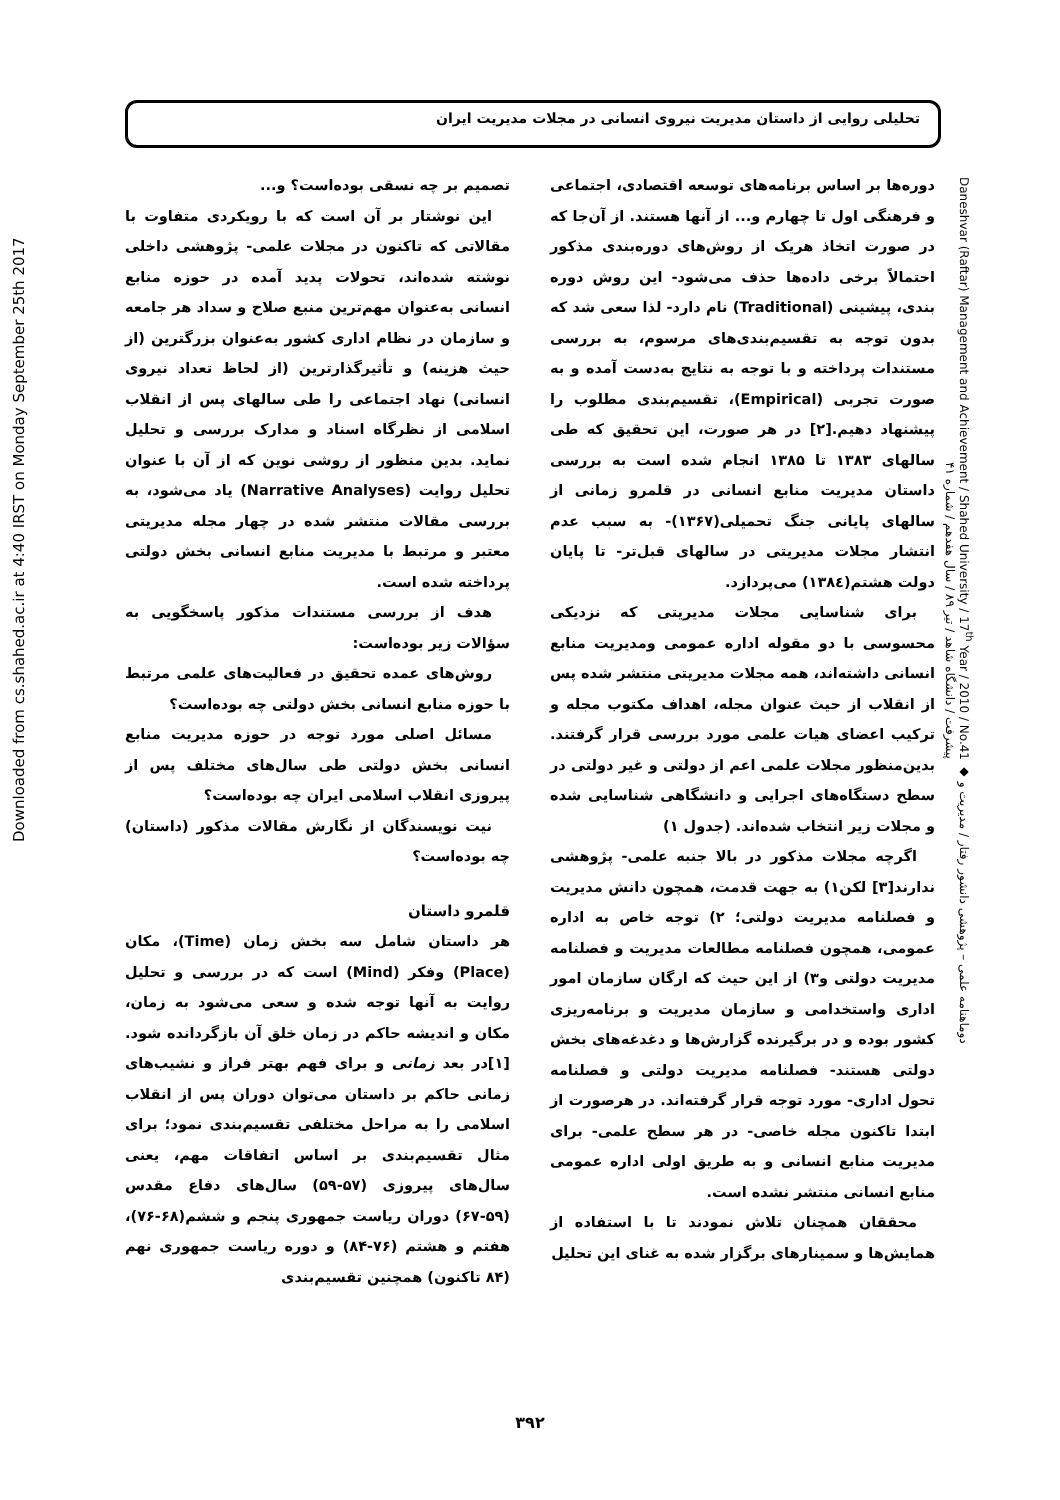تحلیلی روایی از داستان مدیریت نیروی انسانی در مجلات مدیریت ایران
Downloaded from cs.shahed.ac.ir at 4:40 IRST on Monday September 25th 2017
تصمیم بر چه نسقی بوده‌است؟ و...
این نوشتار بر آن است که با رویکردی متفاوت با مقالاتی که تاکنون در مجلات علمی- پژوهشی داخلی نوشته شده‌اند، تحولات پدید آمده در حوزه منابع انسانی به‌عنوان مهم‌ترین منبع صلاح و سداد هر جامعه و سازمان در نظام اداری کشور به‌عنوان بزرگترین (از حیث هزینه) و تأثیرگذارترین (از لحاظ تعداد نیروی انسانی) نهاد اجتماعی را طی سالهای پس از انقلاب اسلامی از نظرگاه اسناد و مدارک بررسی و تحلیل نماید. بدین منظور از روشی نوین که از آن با عنوان تحلیل روایت (Narrative Analyses) یاد می‌شود، به بررسی مقالات منتشر شده در چهار مجله مدیریتی معتبر و مرتبط با مدیریت منابع انسانی بخش دولتی پرداخته شده است.
هدف از بررسی مستندات مذکور پاسخگویی به سؤالات زیر بوده‌است:
روش‌های عمده تحقیق در فعالیت‌های علمی مرتبط با حوزه منابع انسانی بخش دولتی چه بوده‌است؟
مسائل اصلی مورد توجه در حوزه مدیریت منابع انسانی بخش دولتی طی سال‌های مختلف پس از پیروزی انقلاب اسلامی ایران چه بوده‌است؟
نیت نویسندگان از نگارش مقالات مذکور (داستان) چه بوده‌است؟
قلمرو داستان
هر داستان شامل سه بخش زمان (Time)، مکان (Place) وفکر (Mind) است که در بررسی و تحلیل روایت به آنها توجه شده و سعی می‌شود به زمان، مکان و اندیشه حاکم در زمان خلق آن بازگردانده شود.[۱]در بعد زمانی و برای فهم بهتر فراز و نشیب‌های زمانی حاکم بر داستان می‌توان دوران پس از انقلاب اسلامی را به مراحل مختلفی تقسیم‌بندی نمود؛ برای مثال تقسیم‌بندی بر اساس اتفاقات مهم، یعنی سال‌های پیروزی (۵۷-۵۹) سال‌های دفاع مقدس (۵۹-۶۷) دوران ریاست جمهوری پنجم و ششم(۶۸-۷۶)، هفتم و هشتم (۷۶-۸۴) و دوره ریاست جمهوری نهم (۸۴ تاکنون) همچنین تقسیم‌بندی
دوره‌ها بر اساس برنامه‌های توسعه اقتصادی، اجتماعی و فرهنگی اول تا چهارم و... از آنها هستند. از آن‌جا که در صورت اتخاذ هریک از روش‌های دوره‌بندی مذکور احتمالاً برخی داده‌ها حذف می‌شود- این روش دوره بندی، پیشینی (Traditional) نام دارد- لذا سعی شد که بدون توجه به تقسیم‌بندی‌های مرسوم، به بررسی مستندات پرداخته و با توجه به نتایج به‌دست آمده و به صورت تجربی (Empirical)، تقسیم‌بندی مطلوب را پیشنهاد دهیم.[۲] در هر صورت، این تحقیق که طی سالهای ۱۳۸۳ تا ۱۳۸۵ انجام شده است به بررسی داستان مدیریت منابع انسانی در قلمرو زمانی از سالهای پایانی جنگ تحمیلی(۱۳۶۷)- به سبب عدم انتشار مجلات مدیریتی در سالهای قبل‌تر- تا پایان دولت هشتم(۱۳۸٤) می‌پردازد.
برای شناسایی مجلات مدیریتی که نزدیکی محسوسی با دو مقوله اداره عمومی ومدیریت منابع انسانی داشته‌اند، همه مجلات مدیریتی منتشر شده پس از انقلاب از حیث عنوان مجله، اهداف مکتوب مجله و ترکیب اعضای هیات علمی مورد بررسی قرار گرفتند. بدین‌منظور مجلات علمی اعم از دولتی و غیر دولتی در سطح دستگاه‌های اجرایی و دانشگاهی شناسایی شده و مجلات زیر انتخاب شده‌اند. (جدول ۱)
اگرچه مجلات مذکور در بالا جنبه علمی- پژوهشی ندارند[۳] لکن۱) به جهت قدمت، همچون دانش مدیریت و فصلنامه مدیریت دولتی؛ ۲) توجه خاص به اداره عمومی، همچون فصلنامه مطالعات مدیریت و فصلنامه مدیریت دولتی و۳) از این حیث که ارگان سازمان امور اداری واستخدامی و سازمان مدیریت و برنامه‌ریزی کشور بوده و در برگیرنده گزارش‌ها و دغدغه‌های بخش دولتی هستند- فصلنامه مدیریت دولتی و فصلنامه تحول اداری- مورد توجه قرار گرفته‌اند. در هرصورت از ابتدا تاکنون مجله خاصی- در هر سطح علمی- برای مدیریت منابع انسانی و به طریق اولی اداره عمومی منابع انسانی منتشر نشده است.
محققان همچنان تلاش نمودند تا با استفاده از همایش‌ها و سمینارهای برگزار شده به غنای این تحلیل
Daneshvar (Raftar) Management and Achievement / Shahed University / 17<sup>th</sup> Year / 2010 / No.41 ◆ دوماهنامه علمی – پژوهشی دانشور رفتار / مدیریت و پیشرفت / دانشگاه شاهد / تیر ۸۹ / سال هفدهم / شماره ۴۱
۳۹۲